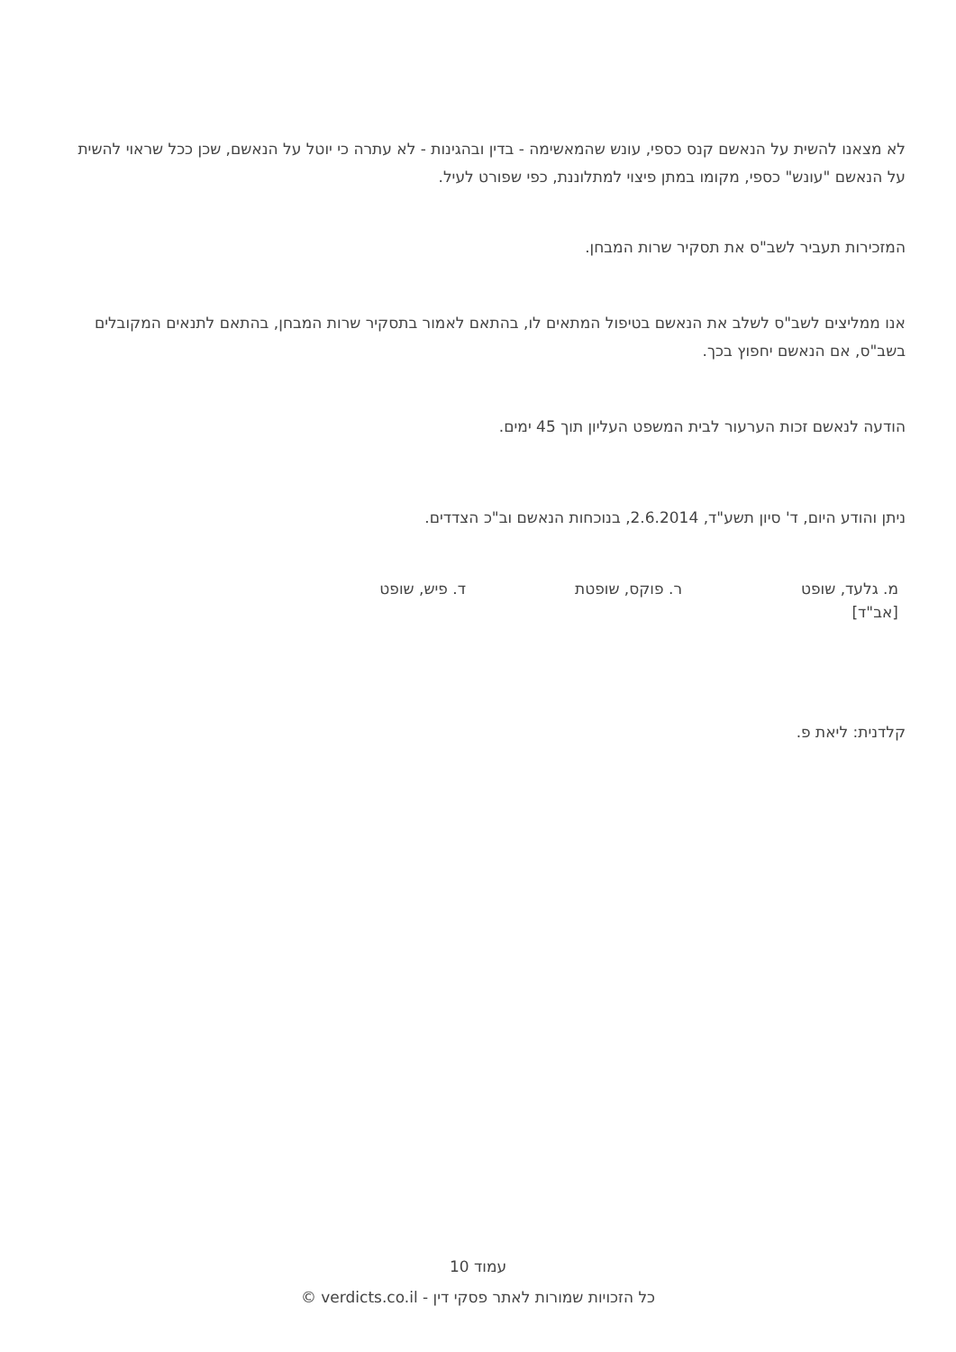לא מצאנו להשית על הנאשם קנס כספי, עונש שהמאשימה - בדין ובהגינות - לא עתרה כי יוטל על הנאשם, שכן ככל שראוי להשית על הנאשם "עונש" כספי, מקומו במתן פיצוי למתלוננת, כפי שפורט לעיל.
המזכירות תעביר לשב"ס את תסקיר שרות המבחן.
אנו ממליצים לשב"ס לשלב את הנאשם בטיפול המתאים לו, בהתאם לאמור בתסקיר שרות המבחן, בהתאם לתנאים המקובלים בשב"ס, אם הנאשם יחפוץ בכך.
הודעה לנאשם זכות הערעור לבית המשפט העליון תוך 45 ימים.
ניתן והודע היום, ד' סיון תשע"ד, 2.6.2014, בנוכחות הנאשם וב"כ הצדדים.
מ. גלעד, שופט
[אב"ד]
ר. פוקס, שופטת ד. פיש, שופט
קלדנית: ליאת פ.
עמוד 10
כל הזכויות שמורות לאתר פסקי דין - verdicts.co.il ©